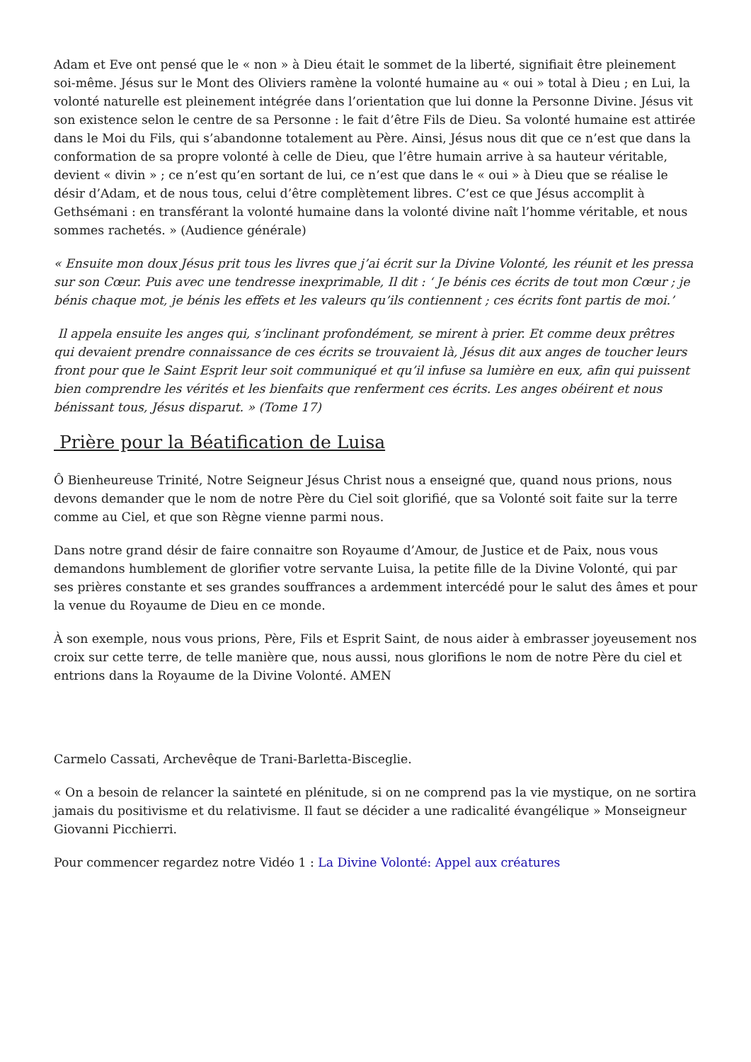Adam et Eve ont pensé que le « non » à Dieu était le sommet de la liberté, signifiait être pleinement soi-même. Jésus sur le Mont des Oliviers ramène la volonté humaine au « oui » total à Dieu ; en Lui, la volonté naturelle est pleinement intégrée dans l’orientation que lui donne la Personne Divine. Jésus vit son existence selon le centre de sa Personne : le fait d’être Fils de Dieu. Sa volonté humaine est attirée dans le Moi du Fils, qui s’abandonne totalement au Père. Ainsi, Jésus nous dit que ce n’est que dans la conformation de sa propre volonté à celle de Dieu, que l’être humain arrive à sa hauteur véritable, devient « divin » ; ce n’est qu’en sortant de lui, ce n’est que dans le « oui » à Dieu que se réalise le désir d’Adam, et de nous tous, celui d’être complètement libres. C’est ce que Jésus accomplit à Gethsémani : en transférant la volonté humaine dans la volonté divine naît l’homme véritable, et nous sommes rachetés. » (Audience générale)
« Ensuite mon doux Jésus prit tous les livres que j’ai écrit sur la Divine Volonté, les réunit et les pressa sur son Cœur. Puis avec une tendresse inexprimable, Il dit : ‘ Je bénis ces écrits de tout mon Cœur ; je bénis chaque mot, je bénis les effets et les valeurs qu’ils contiennent ; ces écrits font partis de moi.’
Il appela ensuite les anges qui, s’inclinant profondément, se mirent à prier. Et comme deux prêtres qui devaient prendre connaissance de ces écrits se trouvaient là, Jésus dit aux anges de toucher leurs front pour que le Saint Esprit leur soit communiqué et qu’il infuse sa lumière en eux, afin qui puissent bien comprendre les vérités et les bienfaits que renferment ces écrits. Les anges obéirent et nous bénissant tous, Jésus disparut. » (Tome 17)
Prière pour la Béatification de Luisa
Ô Bienheureuse Trinité, Notre Seigneur Jésus Christ nous a enseigné que, quand nous prions, nous devons demander que le nom de notre Père du Ciel soit glorifié, que sa Volonté soit faite sur la terre comme au Ciel, et que son Règne vienne parmi nous.
Dans notre grand désir de faire connaitre son Royaume d’Amour, de Justice et de Paix, nous vous demandons humblement de glorifier votre servante Luisa, la petite fille de la Divine Volonté, qui par ses prières constante et ses grandes souffrances a ardemment intercédé pour le salut des âmes et pour la venue du Royaume de Dieu en ce monde.
À son exemple, nous vous prions, Père, Fils et Esprit Saint, de nous aider à embrasser joyeusement nos croix sur cette terre, de telle manière que, nous aussi, nous glorifions le nom de notre Père du ciel et entrions dans la Royaume de la Divine Volonté. AMEN
Carmelo Cassati, Archevêque de Trani-Barletta-Bisceglie.
« On a besoin de relancer la sainteté en plénitude, si on ne comprend pas la vie mystique, on ne sortira jamais du positivisme et du relativisme. Il faut se décider a une radicalité évangélique » Monseigneur Giovanni Picchierri.
Pour commencer regardez notre Vidéo 1 : La Divine Volonté: Appel aux créatures